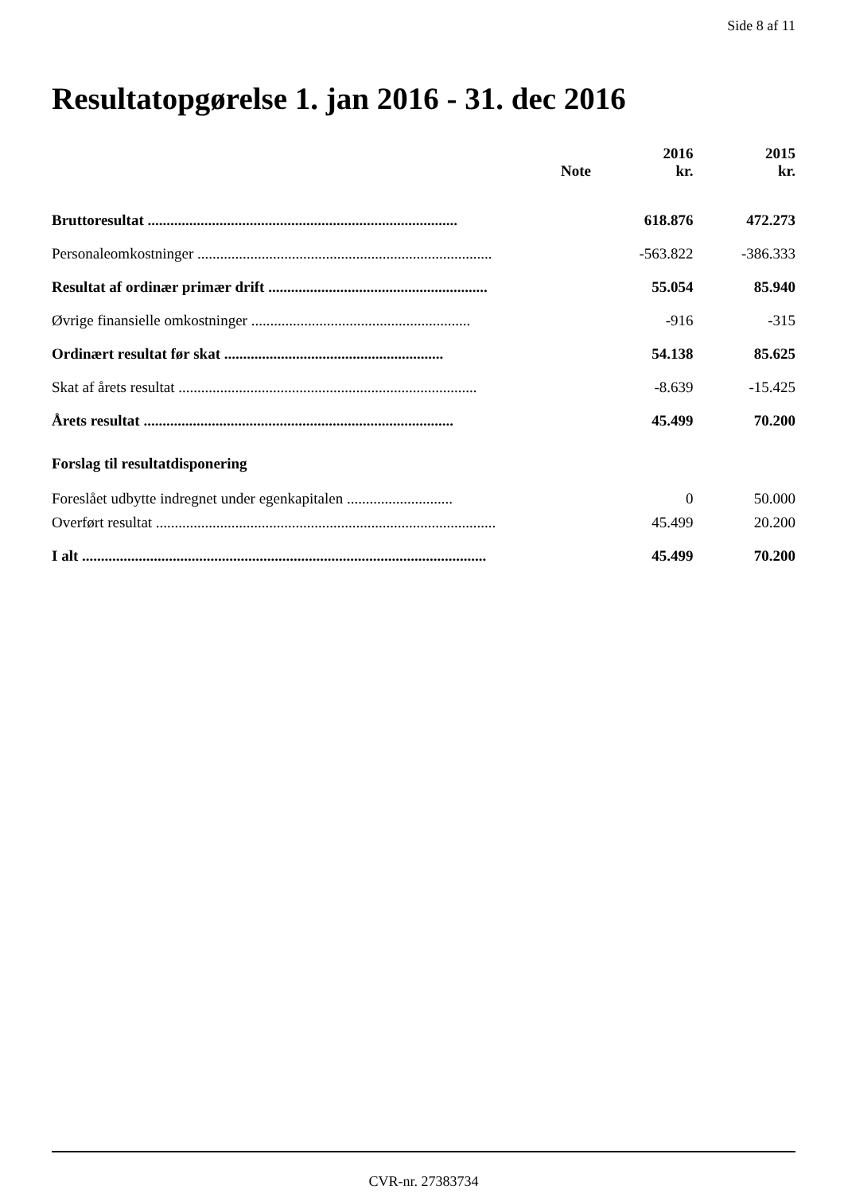Side 8 af 11
Resultatopgørelse 1. jan 2016 - 31. dec 2016
| | Note | 2016 kr. | 2015 kr. |
| --- | --- | --- | --- |
| Bruttoresultat .................................................................................. | | 618.876 | 472.273 |
| Personaleomkostninger .............................................................................. | | -563.822 | -386.333 |
| Resultat af ordinær primær drift .......................................................... | | 55.054 | 85.940 |
| Øvrige finansielle omkostninger .......................................................... | | -916 | -315 |
| Ordinært resultat før skat .......................................................... | | 54.138 | 85.625 |
| Skat af årets resultat ............................................................................... | | -8.639 | -15.425 |
| Årets resultat .................................................................................. | | 45.499 | 70.200 |
| Forslag til resultatdisponering | | | |
| Foreslået udbytte indregnet under egenkapitalen ............................ | | 0 | 50.000 |
| Overført resultat .......................................................................................... | | 45.499 | 20.200 |
| I alt ........................................................................................................... | | 45.499 | 70.200 |
CVR-nr. 27383734